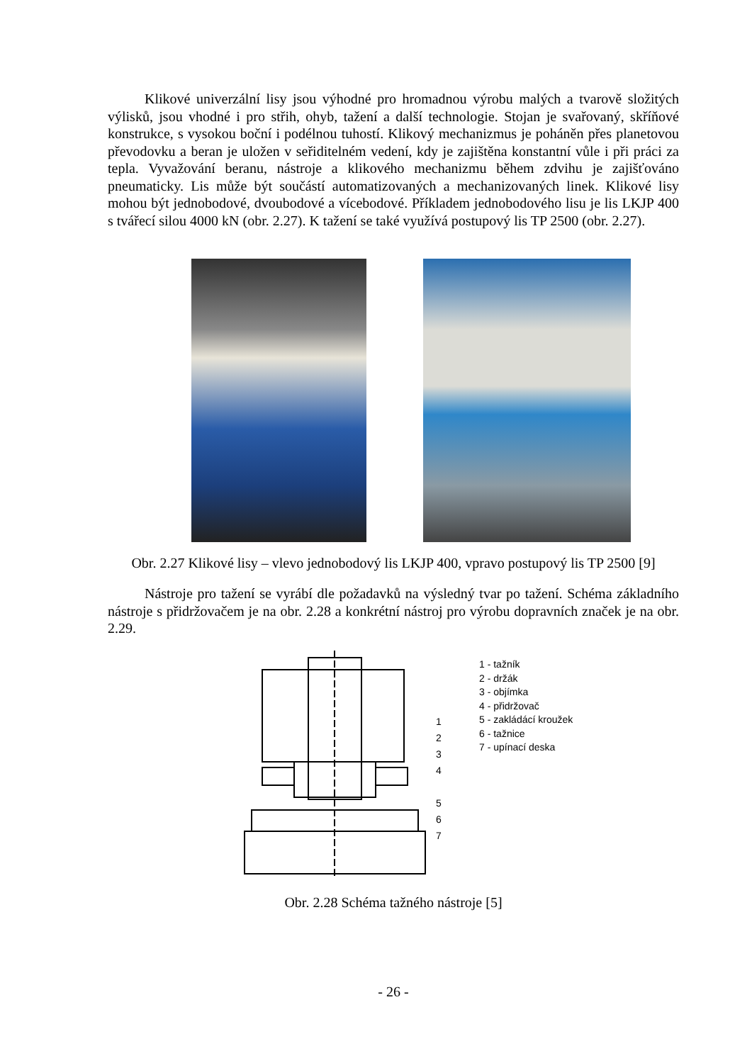Klikové univerzální lisy jsou výhodné pro hromadnou výrobu malých a tvarově složitých výlisků, jsou vhodné i pro střih, ohyb, tažení a další technologie. Stojan je svařovaný, skříňové konstrukce, s vysokou boční i podélnou tuhostí. Klikový mechanizmus je poháněn přes planetovou převodovku a beran je uložen v seřiditelném vedení, kdy je zajištěna konstantní vůle i při práci za tepla. Vyvažování beranu, nástroje a klikového mechanizmu během zdvihu je zajišťováno pneumaticky. Lis může být součástí automatizovaných a mechanizovaných linek. Klikové lisy mohou být jednobodové, dvoubodové a vícebodové. Příkladem jednobodového lisu je lis LKJP 400 s tvářecí silou 4000 kN (obr. 2.27). K tažení se také využívá postupový lis TP 2500 (obr. 2.27).
Obr. 2.27 Klikové lisy – vlevo jednobodový lis LKJP 400, vpravo postupový lis TP 2500 [9]
Nástroje pro tažení se vyrábí dle požadavků na výsledný tvar po tažení. Schéma základního nástroje s přidržovačem je na obr. 2.28 a konkrétní nástroj pro výrobu dopravních značek je na obr. 2.29.
1
2
3
4
5
6
7
1 - tažník
2 - držák
3 - objímka
4 - přidržovač
5 - zakládácí kroužek
6 - tažnice
7 - upínací deska
Obr. 2.28 Schéma tažného nástroje [5]
- 26 -